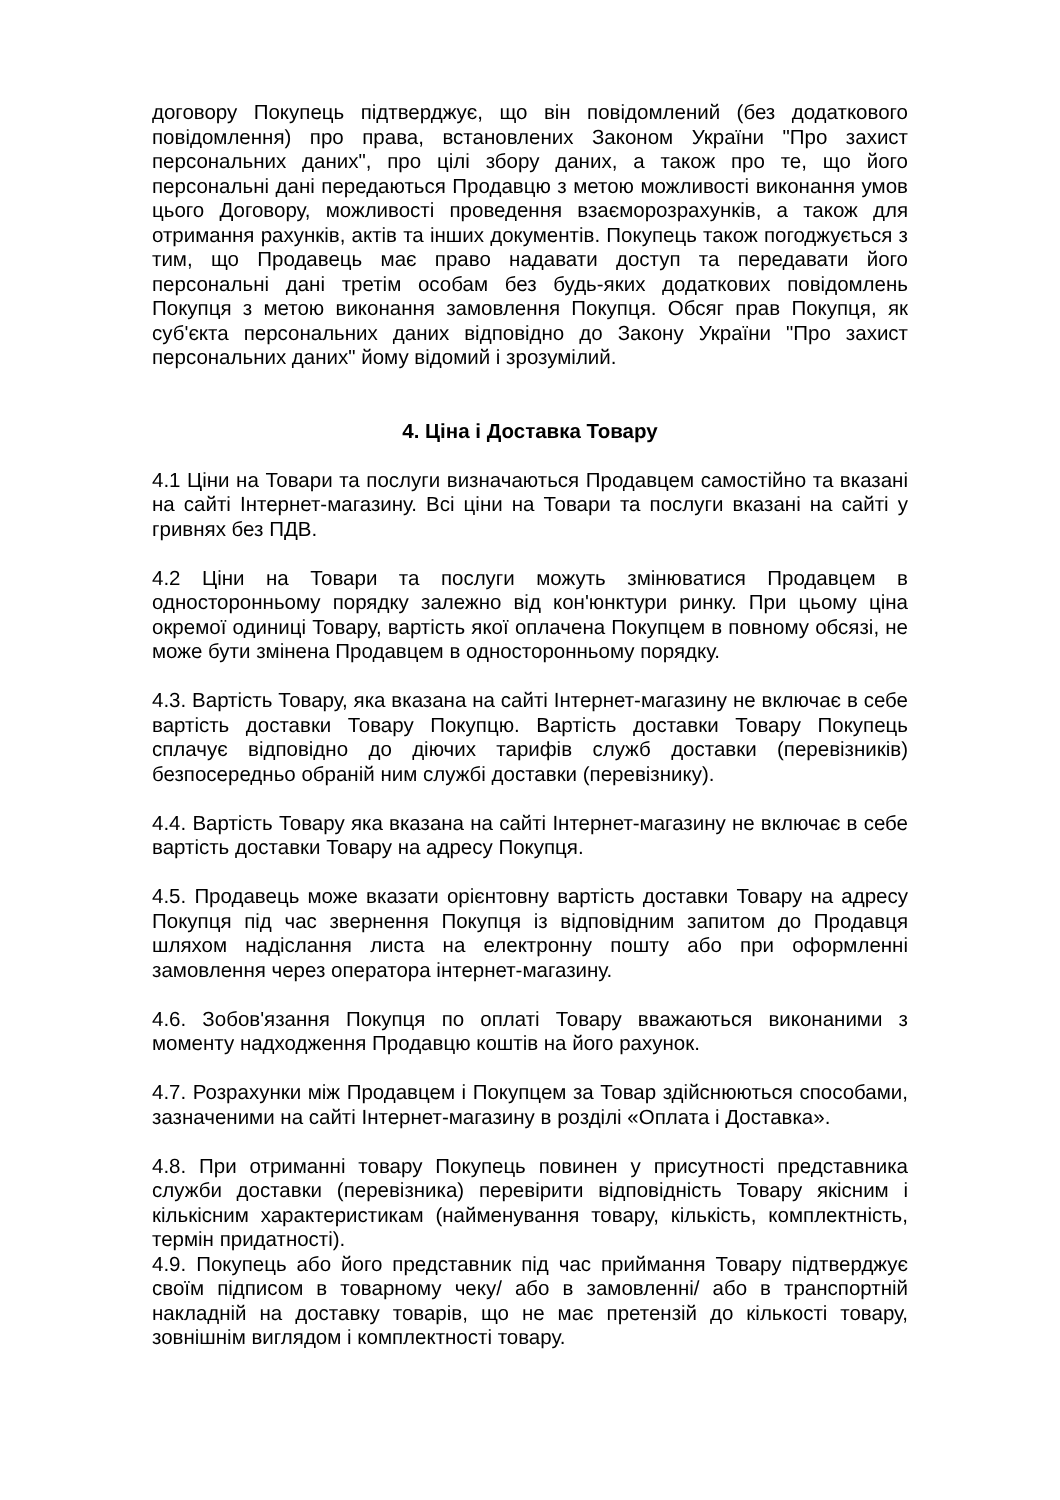договору Покупець підтверджує, що він повідомлений (без додаткового повідомлення) про права, встановлених Законом України "Про захист персональних даних", про цілі збору даних, а також про те, що його персональні дані передаються Продавцю з метою можливості виконання умов цього Договору, можливості проведення взаєморозрахунків, а також для отримання рахунків, актів та інших документів. Покупець також погоджується з тим, що Продавець має право надавати доступ та передавати його персональні дані третім особам без будь-яких додаткових повідомлень Покупця з метою виконання замовлення Покупця. Обсяг прав Покупця, як суб'єкта персональних даних відповідно до Закону України "Про захист персональних даних" йому відомий і зрозумілий.
4. Ціна і Доставка Товару
4.1 Ціни на Товари та послуги визначаються Продавцем самостійно та вказані на сайті Інтернет-магазину. Всі ціни на Товари та послуги вказані на сайті у гривнях без ПДВ.
4.2 Ціни на Товари та послуги можуть змінюватися Продавцем в односторонньому порядку залежно від кон'юнктури ринку. При цьому ціна окремої одиниці Товару, вартість якої оплачена Покупцем в повному обсязі, не може бути змінена Продавцем в односторонньому порядку.
4.3. Вартість Товару, яка вказана на сайті Інтернет-магазину не включає в себе вартість доставки Товару Покупцю. Вартість доставки Товару Покупець сплачує відповідно до діючих тарифів служб доставки (перевізників) безпосередньо обраній ним службі доставки (перевізнику).
4.4. Вартість Товару яка вказана на сайті Інтернет-магазину не включає в себе вартість доставки Товару на адресу Покупця.
4.5. Продавець може вказати орієнтовну вартість доставки Товару на адресу Покупця під час звернення Покупця із відповідним запитом до Продавця шляхом надіслання листа на електронну пошту або при оформленні замовлення через оператора інтернет-магазину.
4.6. Зобов'язання Покупця по оплаті Товару вважаються виконаними з моменту надходження Продавцю коштів на його рахунок.
4.7. Розрахунки між Продавцем і Покупцем за Товар здійснюються способами, зазначеними на сайті Інтернет-магазину в розділі «Оплата і Доставка».
4.8. При отриманні товару Покупець повинен у присутності представника служби доставки (перевізника) перевірити відповідність Товару якісним і кількісним характеристикам (найменування товару, кількість, комплектність, термін придатності).
4.9. Покупець або його представник під час приймання Товару підтверджує своїм підписом в товарному чеку/ або в замовленні/ або в транспортній накладній на доставку товарів, що не має претензій до кількості товару, зовнішнім виглядом і комплектності товару.